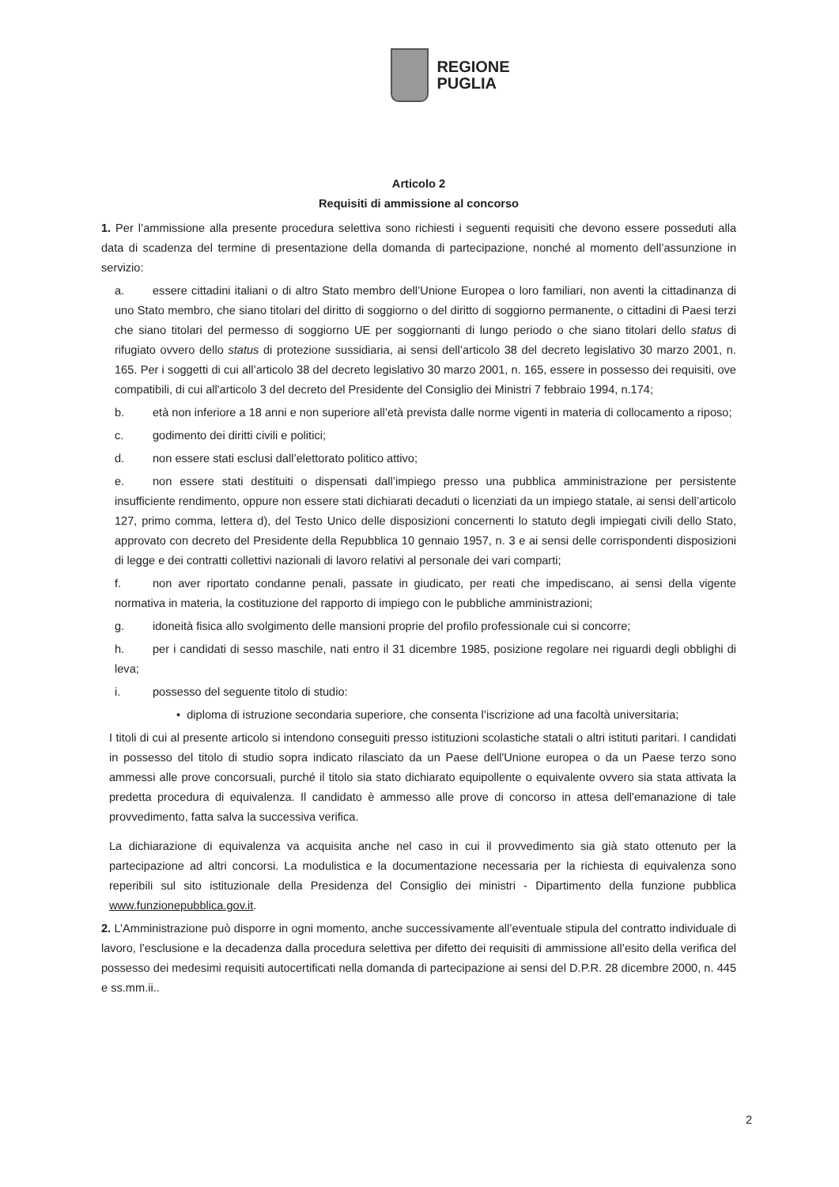REGIONE
PUGLIA
Articolo 2
Requisiti di ammissione al concorso
1. Per l’ammissione alla presente procedura selettiva sono richiesti i seguenti requisiti che devono essere posseduti alla data di scadenza del termine di presentazione della domanda di partecipazione, nonché al momento dell’assunzione in servizio:
a. essere cittadini italiani o di altro Stato membro dell’Unione Europea o loro familiari, non aventi la cittadinanza di uno Stato membro, che siano titolari del diritto di soggiorno o del diritto di soggiorno permanente, o cittadini di Paesi terzi che siano titolari del permesso di soggiorno UE per soggiornanti di lungo periodo o che siano titolari dello status di rifugiato ovvero dello status di protezione sussidiaria, ai sensi dell’articolo 38 del decreto legislativo 30 marzo 2001, n. 165. Per i soggetti di cui all’articolo 38 del decreto legislativo 30 marzo 2001, n. 165, essere in possesso dei requisiti, ove compatibili, di cui all'articolo 3 del decreto del Presidente del Consiglio dei Ministri 7 febbraio 1994, n.174;
b. età non inferiore a 18 anni e non superiore all’età prevista dalle norme vigenti in materia di collocamento a riposo;
c. godimento dei diritti civili e politici;
d. non essere stati esclusi dall’elettorato politico attivo;
e. non essere stati destituiti o dispensati dall’impiego presso una pubblica amministrazione per persistente insufficiente rendimento, oppure non essere stati dichiarati decaduti o licenziati da un impiego statale, ai sensi dell’articolo 127, primo comma, lettera d), del Testo Unico delle disposizioni concernenti lo statuto degli impiegati civili dello Stato, approvato con decreto del Presidente della Repubblica 10 gennaio 1957, n. 3 e ai sensi delle corrispondenti disposizioni di legge e dei contratti collettivi nazionali di lavoro relativi al personale dei vari comparti;
f. non aver riportato condanne penali, passate in giudicato, per reati che impediscano, ai sensi della vigente normativa in materia, la costituzione del rapporto di impiego con le pubbliche amministrazioni;
g. idoneità fisica allo svolgimento delle mansioni proprie del profilo professionale cui si concorre;
h. per i candidati di sesso maschile, nati entro il 31 dicembre 1985, posizione regolare nei riguardi degli obblighi di leva;
i. possesso del seguente titolo di studio:
• diploma di istruzione secondaria superiore, che consenta l’iscrizione ad una facoltà universitaria;
I titoli di cui al presente articolo si intendono conseguiti presso istituzioni scolastiche statali o altri istituti paritari. I candidati in possesso del titolo di studio sopra indicato rilasciato da un Paese dell'Unione europea o da un Paese terzo sono ammessi alle prove concorsuali, purché il titolo sia stato dichiarato equipollente o equivalente ovvero sia stata attivata la predetta procedura di equivalenza. Il candidato è ammesso alle prove di concorso in attesa dell'emanazione di tale provvedimento, fatta salva la successiva verifica.
La dichiarazione di equivalenza va acquisita anche nel caso in cui il provvedimento sia già stato ottenuto per la partecipazione ad altri concorsi. La modulistica e la documentazione necessaria per la richiesta di equivalenza sono reperibili sul sito istituzionale della Presidenza del Consiglio dei ministri - Dipartimento della funzione pubblica www.funzionepubblica.gov.it.
2. L’Amministrazione può disporre in ogni momento, anche successivamente all’eventuale stipula del contratto individuale di lavoro, l’esclusione e la decadenza dalla procedura selettiva per difetto dei requisiti di ammissione all’esito della verifica del possesso dei medesimi requisiti autocertificati nella domanda di partecipazione ai sensi del D.P.R. 28 dicembre 2000, n. 445 e ss.mm.ii..
2